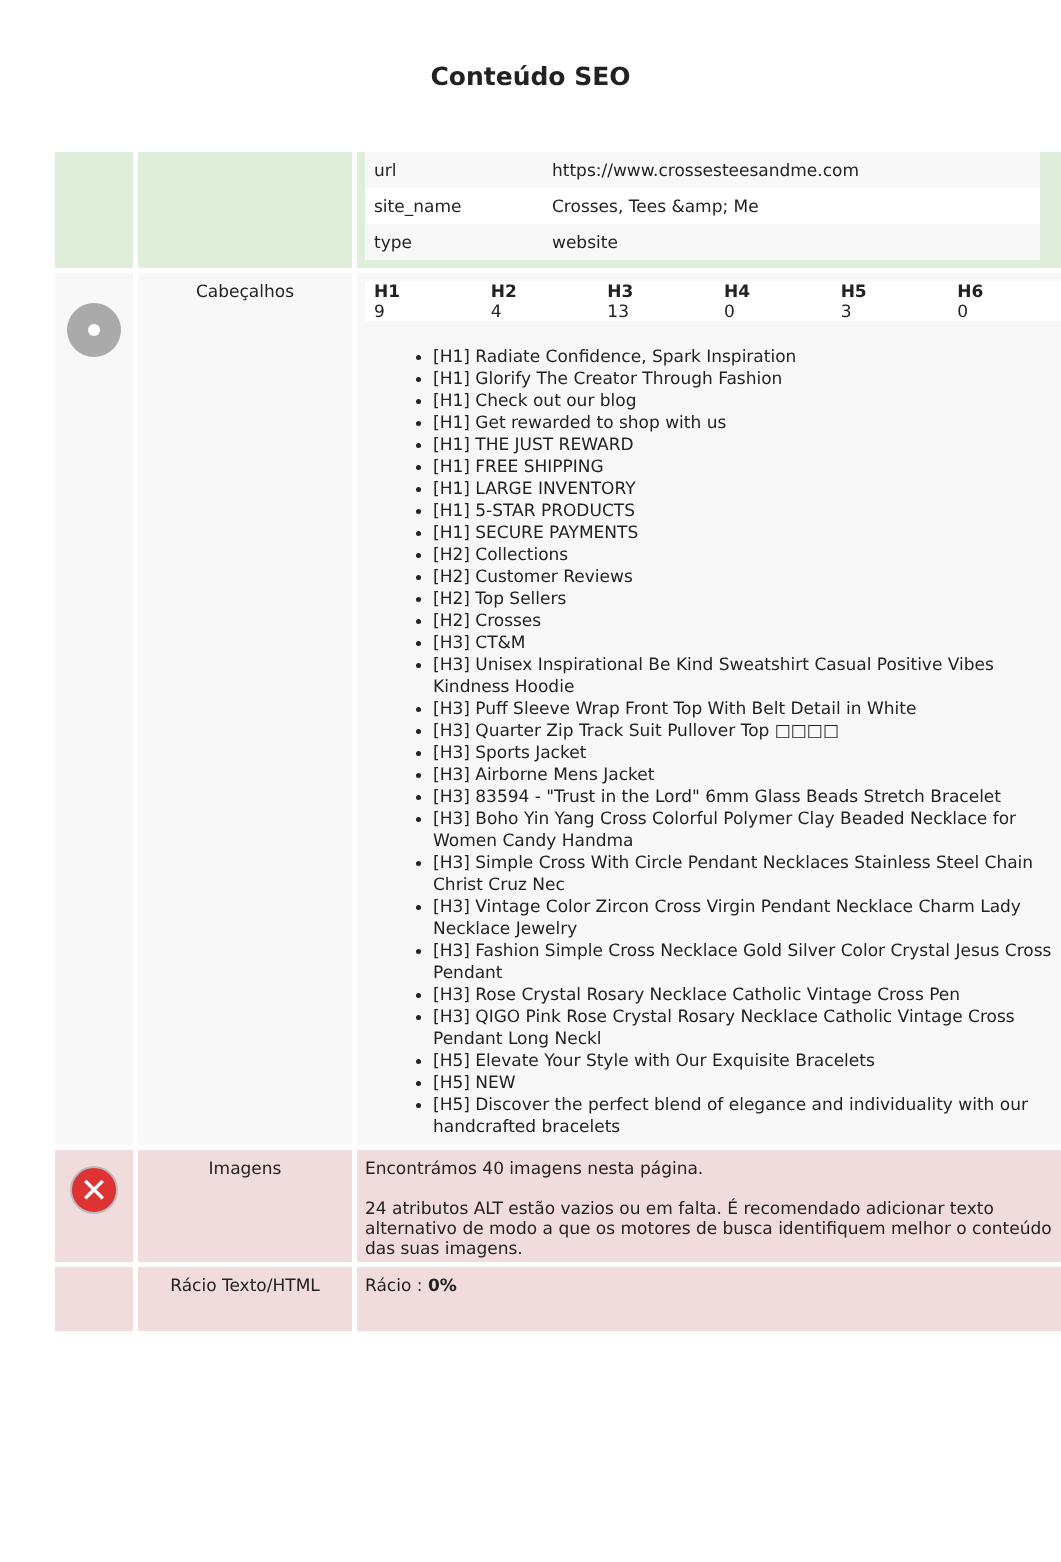Conteúdo SEO
| | | / url / https://www.crossesteesandme.com / / site_name / Crosses, Tees &amp; Me / / type / website / |
| | Cabeçalhos | / H1 / H2 / H3 / H4 / H5 / H6 / / --- / --- / --- / --- / --- / --- / / 9 / 4 / 13 / 0 / 3 / 0 / [H1] Radiate Confidence, Spark Inspiration [H1] Glorify The Creator Through Fashion [H1] Check out our blog [H1] Get rewarded to shop with us [H1] THE JUST REWARD [H1] FREE SHIPPING [H1] LARGE INVENTORY [H1] 5-STAR PRODUCTS [H1] SECURE PAYMENTS [H2] Collections [H2] Customer Reviews [H2] Top Sellers [H2] Crosses [H3] CT&M [H3] Unisex Inspirational Be Kind Sweatshirt Casual Positive Vibes Kindness Hoodie [H3] Puff Sleeve Wrap Front Top With Belt Detail in White [H3] Quarter Zip Track Suit Pullover Top □□□□ [H3] Sports Jacket [H3] Airborne Mens Jacket [H3] 83594 - "Trust in the Lord" 6mm Glass Beads Stretch Bracelet [H3] Boho Yin Yang Cross Colorful Polymer Clay Beaded Necklace for Women Candy Handma [H3] Simple Cross With Circle Pendant Necklaces Stainless Steel Chain Christ Cruz Nec [H3] Vintage Color Zircon Cross Virgin Pendant Necklace Charm Lady Necklace Jewelry [H3] Fashion Simple Cross Necklace Gold Silver Color Crystal Jesus Cross Pendant [H3] Rose Crystal Rosary Necklace Catholic Vintage Cross Pen [H3] QIGO Pink Rose Crystal Rosary Necklace Catholic Vintage Cross Pendant Long Neckl [H5] Elevate Your Style with Our Exquisite Bracelets [H5] NEW [H5] Discover the perfect blend of elegance and individuality with our handcrafted bracelets |
| ✕ | Imagens | Encontrámos 40 imagens nesta página. 24 atributos ALT estão vazios ou em falta. É recomendado adicionar texto alternativo de modo a que os motores de busca identifiquem melhor o conteúdo das suas imagens. |
| | Rácio Texto/HTML | Rácio : 0% |